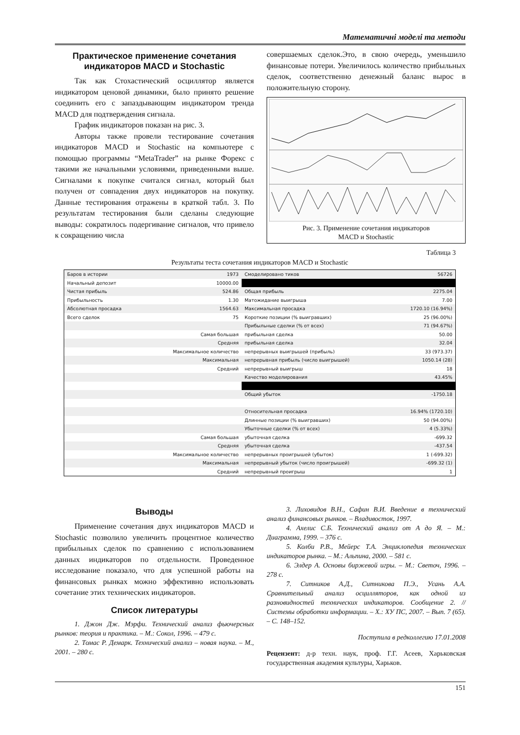Математичні моделі та методи
Практическое применение сочетания индикаторов MACD и Stochastic
Так как Стохастический осциллятор является индикатором ценовой динамики, было принято решение соединить его с запаздывающим индикатором тренда MACD для подтверждения сигнала.
График индикаторов показан на рис. 3.
Авторы также провели тестирование сочетания индикаторов MACD и Stochastic на компьютере с помощью программы “MetaTrader” на рынке Форекс с такими же начальными условиями, приведенными выше. Сигналами к покупке считался сигнал, который был получен от совпадения двух индикаторов на покупку. Данные тестирования отражены в краткой табл. 3. По результатам тестирования были сделаны следующие выводы: сократилось подергивание сигналов, что привело к сокращению числа
совершаемых сделок.Это, в свою очередь, уменьшило финансовые потери. Увеличилось количество прибыльных сделок, соответственно денежный баланс вырос в положительную сторону.
Рис. 3. Применение сочетания индикаторов
MACD и Stochastic
Таблица 3
Результаты теста сочетания индикаторов MACD и Stochastic
| Баров в истории | 1973 | Смоделировано тиков | 56726 |
| Начальный депозит | 10000.00 | | |
| Чистая прибыль | 524.86 | Общая прибыль | 2275.04 |
| Прибыльность | 1.30 | Матожидание выигрыша | 7.00 |
| Абсолютная просадка | 1564.63 | Максимальная просадка | 1720.10 (16.94%) |
| Всего сделок | 75 | Короткие позиции (% выигравших) | 25 (96.00%) |
| | | Прибыльные сделки (% от всех) | 71 (94.67%) |
| | Самая большая | прибыльная сделка | 50.00 |
| | Средняя | прибыльная сделка | 32.04 |
| | Максимальное количество | непрерывных выигрышей (прибыль) | 33 (973.37) |
| | Максимальная | непрерывная прибыль (число выигрышей) | 1050.14 (28) |
| | Средний | непрерывный выигрыш | 18 |
| | | Качество моделирования | 43.45% |
| | | Общий убыток | -1750.18 |
| | | Относительная просадка | 16.94% (1720.10) |
| | | Длинные позиции (% выигравших) | 50 (94.00%) |
| | | Убыточные сделки (% от всех) | 4 (5.33%) |
| | Самая большая | убыточная сделка | -699.32 |
| | Средняя | убыточная сделка | -437.54 |
| | Максимальное количество | непрерывных проигрышей (убыток) | 1 (-699.32) |
| | Максимальная | непрерывный убыток (число проигрышей) | -699.32 (1) |
| | Средний | непрерывный проигрыш | 1 |
Выводы
Применение сочетания двух индикаторов MACD и Stochastic позволило увеличить процентное количество прибыльных сделок по сравнению с использованием данных индикаторов по отдельности. Проведенное исследование показало, что для успешной работы на финансовых рынках можно эффективно использовать сочетание этих технических индикаторов.
Список литературы
1. Джон Дж. Мэрфи. Технический анализ фьючерсных рынков: теория и практика. – М.: Сокол, 1996. – 479 с.
2. Томас Р. Демарк. Технический анализ – новая наука. – М., 2001. – 280 с.
3. Лиховидов В.Н., Сафин В.И. Введение в технический анализ финансовых рынков. – Владивосток, 1997.
4. Ахелис С.Б. Технический анализ от А до Я. – М.: Диаграмма, 1999. – 376 с.
5. Колби Р.В., Мейерс Т.А. Энциклопедия технических индикаторов рынка. – М.: Альпина, 2000. – 581 с.
6. Элдер А. Основы биржевой игры. – М.: Светоч, 1996. – 278 с.
7. Ситников А.Д., Ситникова П.Э., Усань А.А. Сравнительный анализ осцилляторов, как одной из разновидностей технических индикаторов. Сообщение 2. // Системы обработки информации. – Х.: ХУ ПС, 2007. – Вып. 7 (65). – С. 148–152.
Поступила в редколлегию 17.01.2008
Рецензент: д-р техн. наук, проф. Г.Г. Асеев, Харьковская государственная академия культуры, Харьков.
151